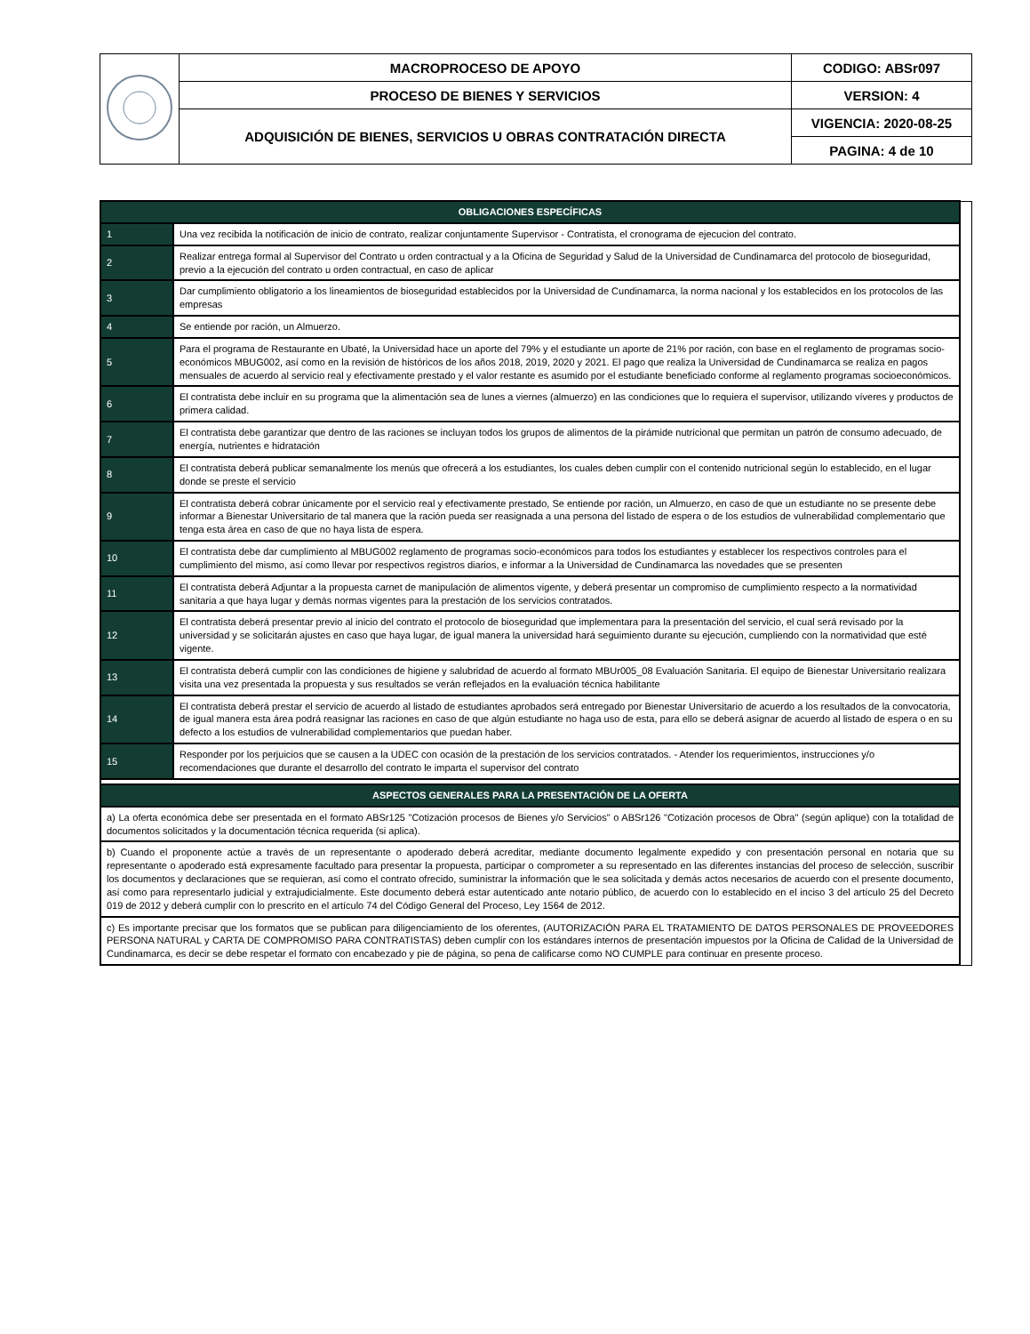| | MACROPROCESO DE APOYO | CODIGO: ABSr097 |
| | PROCESO DE BIENES Y SERVICIOS | VERSION: 4 |
| | ADQUISICIÓN DE BIENES, SERVICIOS U OBRAS CONTRATACIÓN DIRECTA | VIGENCIA: 2020-08-25 |
| | | PAGINA: 4 de 10 |
| OBLIGACIONES ESPECÍFICAS | | |
| 1 | Una vez recibida la notificación de inicio de contrato, realizar conjuntamente Supervisor - Contratista, el cronograma de ejecucion del contrato. | |
| 2 | Realizar entrega formal al Supervisor del Contrato u orden contractual y a la Oficina de Seguridad y Salud de la Universidad de Cundinamarca del protocolo de bioseguridad, previo a la ejecución del contrato u orden contractual, en caso de aplicar | |
| 3 | Dar cumplimiento obligatorio a los lineamientos de bioseguridad establecidos por la Universidad de Cundinamarca, la norma nacional y los establecidos en los protocolos de las empresas | |
| 4 | Se entiende por ración, un Almuerzo. | |
| 5 | Para el programa de Restaurante en Ubaté, la Universidad hace un aporte del 79% y el estudiante un aporte de 21% por ración, con base en el reglamento de programas socio- económicos MBUG002, así como en la revisión de históricos de los años 2018, 2019, 2020 y 2021. El pago que realiza la Universidad de Cundinamarca se realiza en pagos mensuales de acuerdo al servicio real y efectivamente prestado y el valor restante es asumido por el estudiante beneficiado conforme al reglamento programas socioeconómicos. | |
| 6 | El contratista debe incluir en su programa que la alimentación sea de lunes a viernes (almuerzo) en las condiciones que lo requiera el supervisor, utilizando víveres y productos de primera calidad. | |
| 7 | El contratista debe garantizar que dentro de las raciones se incluyan todos los grupos de alimentos de la pirámide nutricional que permitan un patrón de consumo adecuado, de energía, nutrientes e hidratación | |
| 8 | El contratista deberá publicar semanalmente los menús que ofrecerá a los estudiantes, los cuales deben cumplir con el contenido nutricional según lo establecido, en el lugar donde se preste el servicio | |
| 9 | El contratista deberá cobrar únicamente por el servicio real y efectivamente prestado, Se entiende por ración, un Almuerzo, en caso de que un estudiante no se presente debe informar a Bienestar Universitario de tal manera que la ración pueda ser reasignada a una persona del listado de espera o de los estudios de vulnerabilidad complementario que tenga esta área en caso de que no haya lista de espera. | |
| 10 | El contratista debe dar cumplimiento al MBUG002 reglamento de programas socio-económicos para todos los estudiantes y establecer los respectivos controles para el cumplimiento del mismo, así como llevar por respectivos registros diarios, e informar a la Universidad de Cundinamarca las novedades que se presenten | |
| 11 | El contratista deberá Adjuntar a la propuesta carnet de manipulación de alimentos vigente, y deberá presentar un compromiso de cumplimiento respecto a la normatividad sanitaria a que haya lugar y demás normas vigentes para la prestación de los servicios contratados. | |
| 12 | El contratista deberá presentar previo al inicio del contrato el protocolo de bioseguridad que implementara para la presentación del servicio, el cual será revisado por la universidad y se solicitarán ajustes en caso que haya lugar, de igual manera la universidad hará seguimiento durante su ejecución, cumpliendo con la normatividad que esté vigente. | |
| 13 | El contratista deberá cumplir con las condiciones de higiene y salubridad de acuerdo al formato MBUr005_08 Evaluación Sanitaria. El equipo de Bienestar Universitario realizara visita una vez presentada la propuesta y sus resultados se verán reflejados en la evaluación técnica habilitante | |
| 14 | El contratista deberá prestar el servicio de acuerdo al listado de estudiantes aprobados será entregado por Bienestar Universitario de acuerdo a los resultados de la convocatoria, de igual manera esta área podrá reasignar las raciones en caso de que algún estudiante no haga uso de esta, para ello se deberá asignar de acuerdo al listado de espera o en su defecto a los estudios de vulnerabilidad complementarios que puedan haber. | |
| 15 | Responder por los perjuicios que se causen a la UDEC con ocasión de la prestación de los servicios contratados. - Atender los requerimientos, instrucciones y/o recomendaciones que durante el desarrollo del contrato le imparta el supervisor del contrato | |
| ASPECTOS GENERALES PARA LA PRESENTACIÓN DE LA OFERTA | | |
| a) La oferta económica debe ser presentada en el formato ABSr125 "Cotización procesos de Bienes y/o Servicios" o ABSr126 "Cotización procesos de Obra" (según aplique) con la totalidad de documentos solicitados y la documentación técnica requerida (si aplica). | | |
| b) Cuando el proponente actúe a través de un representante o apoderado deberá acreditar, mediante documento legalmente expedido y con presentación personal en notaria que su representante o apoderado está expresamente facultado para presentar la propuesta, participar o comprometer a su representado en las diferentes instancias del proceso de selección, suscribir los documentos y declaraciones que se requieran, así como el contrato ofrecido, suministrar la información que le sea solicitada y demás actos necesarios de acuerdo con el presente documento, así como para representarlo judicial y extrajudicialmente. Este documento deberá estar autenticado ante notario público, de acuerdo con lo establecido en el inciso 3 del artículo 25 del Decreto 019 de 2012 y deberá cumplir con lo prescrito en el artículo 74 del Código General del Proceso, Ley 1564 de 2012. | | |
| c) Es importante precisar que los formatos que se publican para diligenciamiento de los oferentes, (AUTORIZACIÓN PARA EL TRATAMIENTO DE DATOS PERSONALES DE PROVEEDORES PERSONA NATURAL y CARTA DE COMPROMISO PARA CONTRATISTAS) deben cumplir con los estándares internos de presentación impuestos por la Oficina de Calidad de la Universidad de Cundinamarca, es decir se debe respetar el formato con encabezado y pie de página, so pena de calificarse como NO CUMPLE para continuar en presente proceso. | | |